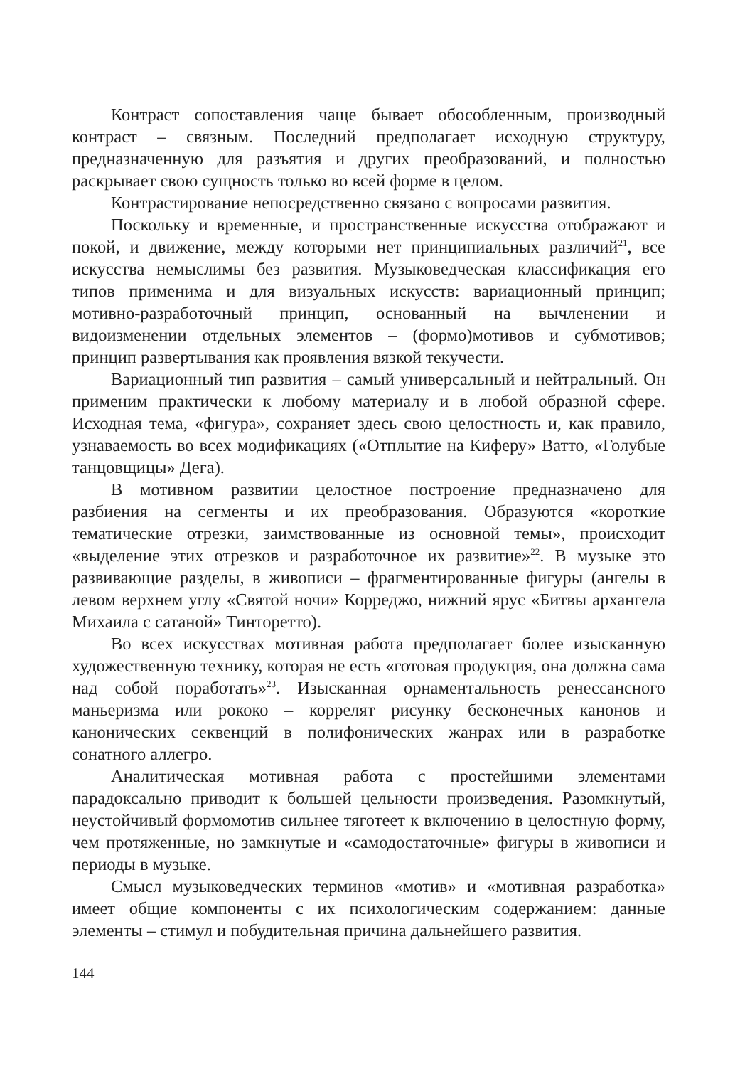Контраст сопоставления чаще бывает обособленным, производный контраст – связным. Последний предполагает исходную структуру, предназначенную для разъятия и других преобразований, и полностью раскрывает свою сущность только во всей форме в целом.
Контрастирование непосредственно связано с вопросами развития.
Поскольку и временные, и пространственные искусства отображают и покой, и движение, между которыми нет принципиальных различий<sup>21</sup>, все искусства немыслимы без развития. Музыковедческая классификация его типов применима и для визуальных искусств: вариационный принцип; мотивно-разработочный принцип, основанный на вычленении и видоизменении отдельных элементов – (формо)мотивов и субмотивов; принцип развертывания как проявления вязкой текучести.
Вариационный тип развития – самый универсальный и нейтральный. Он применим практически к любому материалу и в любой образной сфере. Исходная тема, «фигура», сохраняет здесь свою целостность и, как правило, узнаваемость во всех модификациях («Отплытие на Киферу» Ватто, «Голубые танцовщицы» Дега).
В мотивном развитии целостное построение предназначено для разбиения на сегменты и их преобразования. Образуются «короткие тематические отрезки, заимствованные из основной темы», происходит «выделение этих отрезков и разработочное их развитие»<sup>22</sup>. В музыке это развивающие разделы, в живописи – фрагментированные фигуры (ангелы в левом верхнем углу «Святой ночи» Корреджо, нижний ярус «Битвы архангела Михаила с сатаной» Тинторетто).
Во всех искусствах мотивная работа предполагает более изысканную художественную технику, которая не есть «готовая продукция, она должна сама над собой поработать»<sup>23</sup>. Изысканная орнаментальность ренессансного маньеризма или рококо – коррелят рисунку бесконечных канонов и канонических секвенций в полифонических жанрах или в разработке сонатного аллегро.
Аналитическая мотивная работа с простейшими элементами парадоксально приводит к большей цельности произведения. Разомкнутый, неустойчивый формомотив сильнее тяготеет к включению в целостную форму, чем протяженные, но замкнутые и «самодостаточные» фигуры в живописи и периоды в музыке.
Смысл музыковедческих терминов «мотив» и «мотивная разработка» имеет общие компоненты с их психологическим содержанием: данные элементы – стимул и побудительная причина дальнейшего развития.
144